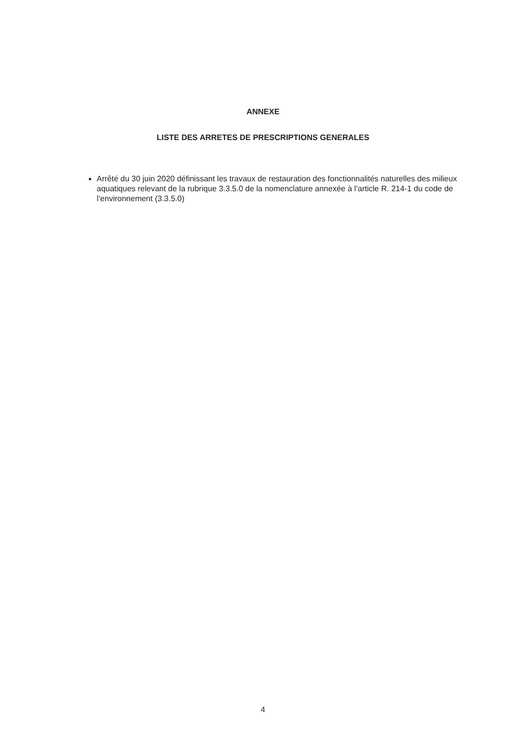ANNEXE
LISTE DES ARRETES DE PRESCRIPTIONS GENERALES
Arrêté du 30 juin 2020 définissant les travaux de restauration des fonctionnalités naturelles des milieux aquatiques relevant de la rubrique 3.3.5.0 de la nomenclature annexée à l’article R. 214-1 du code de l’environnement (3.3.5.0)
4